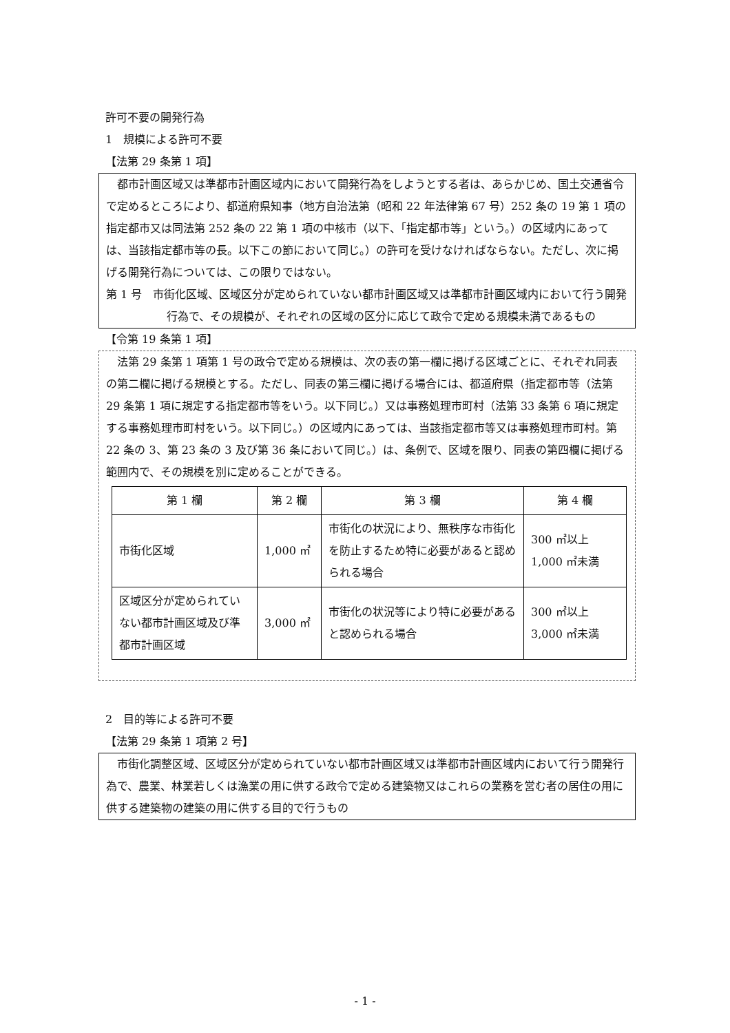許可不要の開発行為
1　規模による許可不要
【法第 29 条第 1 項】
都市計画区域又は準都市計画区域内において開発行為をしようとする者は、あらかじめ、国土交通省令で定めるところにより、都道府県知事（地方自治法第（昭和 22 年法律第 67 号）252 条の 19 第 1 項の指定都市又は同法第 252 条の 22 第 1 項の中核市（以下、「指定都市等」という。）の区域内にあっては、当該指定都市等の長。以下この節において同じ。）の許可を受けなければならない。ただし、次に掲げる開発行為については、この限りではない。
第 1 号　市街化区域、区域区分が定められていない都市計画区域又は準都市計画区域内において行う開発行為で、その規模が、それぞれの区域の区分に応じて政令で定める規模未満であるもの
【令第 19 条第 1 項】
法第 29 条第 1 項第 1 号の政令で定める規模は、次の表の第一欄に掲げる区域ごとに、それぞれ同表の第二欄に掲げる規模とする。ただし、同表の第三欄に掲げる場合には、都道府県（指定都市等（法第 29 条第 1 項に規定する指定都市等をいう。以下同じ。）又は事務処理市町村（法第 33 条第 6 項に規定する事務処理市町村をいう。以下同じ。）の区域内にあっては、当該指定都市等又は事務処理市町村。第 22 条の 3、第 23 条の 3 及び第 36 条において同じ。）は、条例で、区域を限り、同表の第四欄に掲げる範囲内で、その規模を別に定めることができる。
| 第 1 欄 | 第 2 欄 | 第 3 欄 | 第 4 欄 |
| --- | --- | --- | --- |
| 市街化区域 | 1,000 ㎡ | 市街化の状況により、無秩序な市街化を防止するため特に必要があると認められる場合 | 300 ㎡以上 1,000 ㎡未満 |
| 区域区分が定められていない都市計画区域及び準都市計画区域 | 3,000 ㎡ | 市街化の状況等により特に必要があると認められる場合 | 300 ㎡以上 3,000 ㎡未満 |
2　目的等による許可不要
【法第 29 条第 1 項第 2 号】
市街化調整区域、区域区分が定められていない都市計画区域又は準都市計画区域内において行う開発行為で、農業、林業若しくは漁業の用に供する政令で定める建築物又はこれらの業務を営む者の居住の用に供する建築物の建築の用に供する目的で行うもの
- 1 -